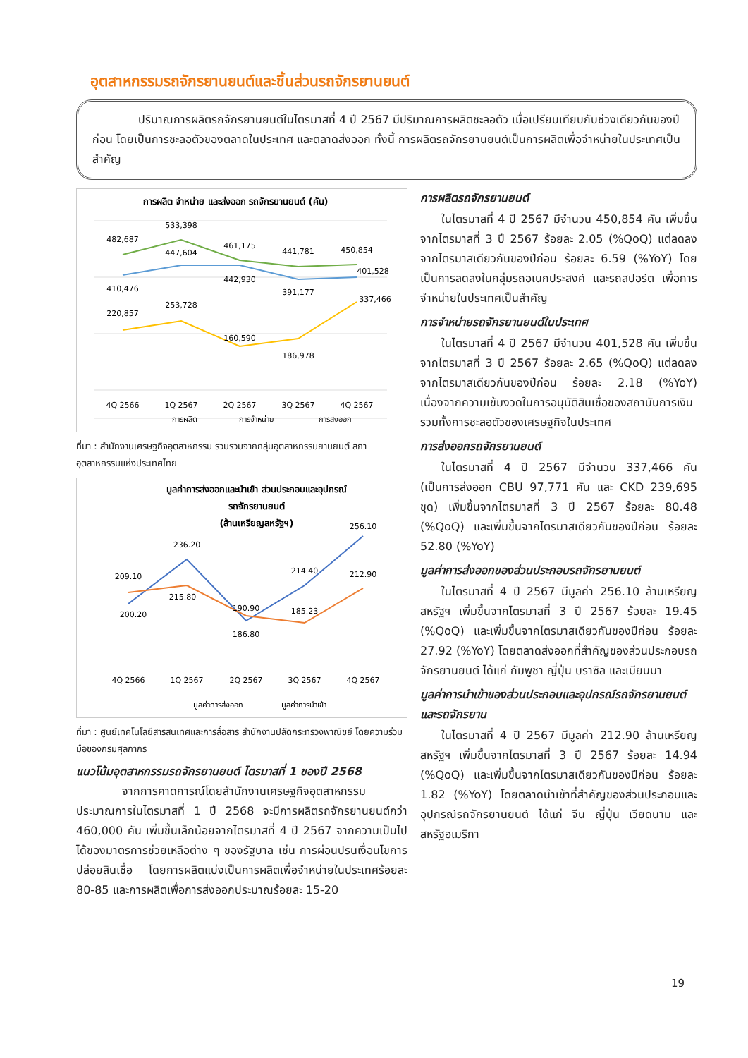อุตสาหกรรมรถจักรยานยนต์และชิ้นส่วนรถจักรยานยนต์
ปริมาณการผลิตรถจักรยานยนต์ในไตรมาสที่ 4 ปี 2567 มีปริมาณการผลิตชะลอตัว เมื่อเปรียบเทียบกับช่วงเดียวกันของปีก่อน โดยเป็นการชะลอตัวของตลาดในประเทศ และตลาดส่งออก ทั้งนี้ การผลิตรถจักรยานยนต์เป็นการผลิตเพื่อจำหน่ายในประเทศเป็นสำคัญ
การผลิต จำหน่าย และส่งออก รถจักรยานยนต์ (คัน)
482,687
533,398
461,175
441,781
450,854
410,476
447,604
442,930
391,177
401,528
220,857
253,728
160,590
186,978
337,466
4Q 2566
1Q 2567
2Q 2567
3Q 2567
4Q 2567
การผลิต
การจำหน่าย
การส่งออก
ที่มา : สำนักงานเศรษฐกิจอุตสาหกรรม รวบรวมจากกลุ่มอุตสาหกรรมยานยนต์ สภาอุตสาหกรรมแห่งประเทศไทย
มูลค่าการส่งออกและนำเข้า ส่วนประกอบและอุปกรณ์
รถจักรยานยนต์
(ล้านเหรียญสหรัฐฯ)
209.10
236.20
190.90
214.40
256.10
200.20
215.80
186.80
185.23
212.90
4Q 2566
1Q 2567
2Q 2567
3Q 2567
4Q 2567
มูลค่าการส่งออก
มูลค่าการนำเข้า
ที่มา : ศูนย์เทคโนโลยีสารสนเทศและการสื่อสาร สำนักงานปลัดกระทรวงพาณิชย์ โดยความร่วมมือของกรมศุลกากร
แนวโน้มอุตสาหกรรมรถจักรยานยนต์ ไตรมาสที่ 1 ของปี 2568
จากการคาดการณ์โดยสำนักงานเศรษฐกิจอุตสาหกรรม ประมาณการในไตรมาสที่ 1 ปี 2568 จะมีการผลิตรถจักรยานยนต์กว่า 460,000 คัน เพิ่มขึ้นเล็กน้อยจากไตรมาสที่ 4 ปี 2567 จากความเป็นไปได้ของมาตรการช่วยเหลือต่าง ๆ ของรัฐบาล เช่น การผ่อนปรนเงื่อนไขการปล่อยสินเชื่อ โดยการผลิตแบ่งเป็นการผลิตเพื่อจำหน่ายในประเทศร้อยละ 80-85 และการผลิตเพื่อการส่งออกประมาณร้อยละ 15-20
การผลิตรถจักรยานยนต์
ในไตรมาสที่ 4 ปี 2567 มีจำนวน 450,854 คัน เพิ่มขึ้นจากไตรมาสที่ 3 ปี 2567 ร้อยละ 2.05 (%QoQ) แต่ลดลงจากไตรมาสเดียวกันของปีก่อน ร้อยละ 6.59 (%YoY) โดยเป็นการลดลงในกลุ่มรถอเนกประสงค์ และรถสปอร์ต เพื่อการจำหน่ายในประเทศเป็นสำคัญ
การจำหน่ายรถจักรยานยนต์ในประเทศ
ในไตรมาสที่ 4 ปี 2567 มีจำนวน 401,528 คัน เพิ่มขึ้นจากไตรมาสที่ 3 ปี 2567 ร้อยละ 2.65 (%QoQ) แต่ลดลงจากไตรมาสเดียวกันของปีก่อน ร้อยละ 2.18 (%YoY) เนื่องจากความเข้มงวดในการอนุมัติสินเชื่อของสถาบันการเงิน รวมทั้งการชะลอตัวของเศรษฐกิจในประเทศ
การส่งออกรถจักรยานยนต์
ในไตรมาสที่ 4 ปี 2567 มีจำนวน 337,466 คัน (เป็นการส่งออก CBU 97,771 คัน และ CKD 239,695 ชุด) เพิ่มขึ้นจากไตรมาสที่ 3 ปี 2567 ร้อยละ 80.48 (%QoQ) และเพิ่มขึ้นจากไตรมาสเดียวกันของปีก่อน ร้อยละ 52.80 (%YoY)
มูลค่าการส่งออกของส่วนประกอบรถจักรยานยนต์
ในไตรมาสที่ 4 ปี 2567 มีมูลค่า 256.10 ล้านเหรียญสหรัฐฯ เพิ่มขึ้นจากไตรมาสที่ 3 ปี 2567 ร้อยละ 19.45 (%QoQ) และเพิ่มขึ้นจากไตรมาสเดียวกันของปีก่อน ร้อยละ 27.92 (%YoY) โดยตลาดส่งออกที่สำคัญของส่วนประกอบรถจักรยานยนต์ ได้แก่ กัมพูชา ญี่ปุ่น บราซิล และเมียนมา
มูลค่าการนำเข้าของส่วนประกอบและอุปกรณ์รถจักรยานยนต์และรถจักรยาน
ในไตรมาสที่ 4 ปี 2567 มีมูลค่า 212.90 ล้านเหรียญสหรัฐฯ เพิ่มขึ้นจากไตรมาสที่ 3 ปี 2567 ร้อยละ 14.94 (%QoQ) และเพิ่มขึ้นจากไตรมาสเดียวกันของปีก่อน ร้อยละ 1.82 (%YoY) โดยตลาดนำเข้าที่สำคัญของส่วนประกอบและอุปกรณ์รถจักรยานยนต์ ได้แก่ จีน ญี่ปุ่น เวียดนาม และสหรัฐอเมริกา
19